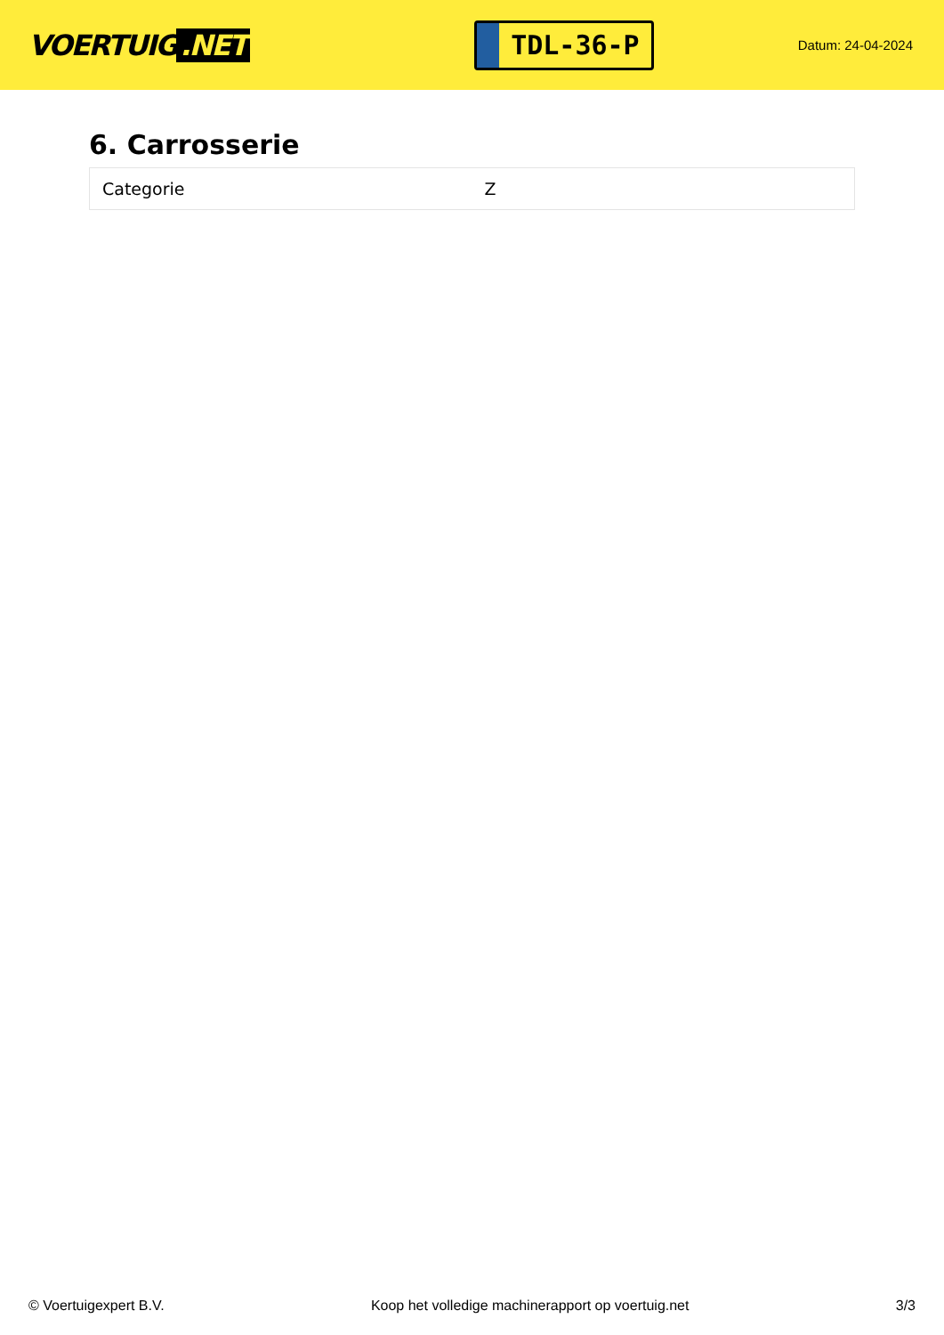VOERTUIG.NET
TDL-36-P
Datum: 24-04-2024
6. Carrosserie
| Categorie | Z |
© Voertuigexpert B.V. Koop het volledige machinerapport op voertuig.net 3/3